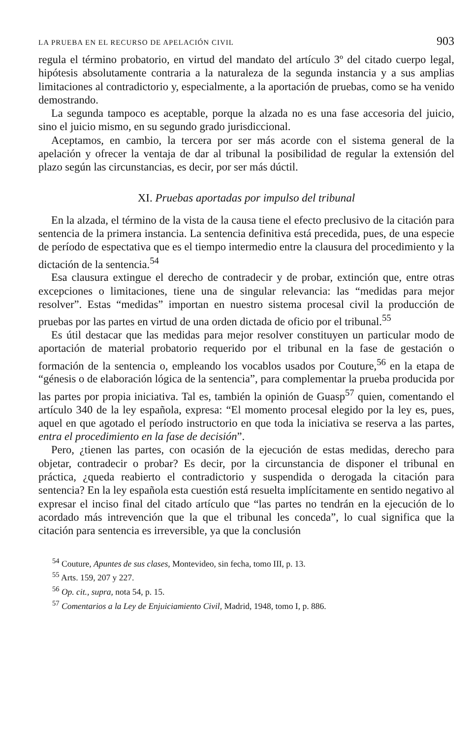LA PRUEBA EN EL RECURSO DE APELACIÓN CIVIL 903
regula el término probatorio, en virtud del mandato del artículo 3º del citado cuerpo legal, hipótesis absolutamente contraria a la naturaleza de la segunda instancia y a sus amplias limitaciones al contradictorio y, especialmente, a la aportación de pruebas, como se ha venido demostrando.
La segunda tampoco es aceptable, porque la alzada no es una fase accesoria del juicio, sino el juicio mismo, en su segundo grado jurisdiccional.
Aceptamos, en cambio, la tercera por ser más acorde con el sistema general de la apelación y ofrecer la ventaja de dar al tribunal la posibilidad de regular la extensión del plazo según las circunstancias, es decir, por ser más dúctil.
XI. Pruebas aportadas por impulso del tribunal
En la alzada, el término de la vista de la causa tiene el efecto preclusivo de la citación para sentencia de la primera instancia. La sentencia definitiva está precedida, pues, de una especie de período de espectativa que es el tiempo intermedio entre la clausura del procedimiento y la dictación de la sentencia.<sup>54</sup>
Esa clausura extingue el derecho de contradecir y de probar, extinción que, entre otras excepciones o limitaciones, tiene una de singular relevancia: las “medidas para mejor resolver”. Estas “medidas” importan en nuestro sistema procesal civil la producción de pruebas por las partes en virtud de una orden dictada de oficio por el tribunal.<sup>55</sup>
Es útil destacar que las medidas para mejor resolver constituyen un particular modo de aportación de material probatorio requerido por el tribunal en la fase de gestación o formación de la sentencia o, empleando los vocablos usados por Couture,<sup>56</sup> en la etapa de “génesis o de elaboración lógica de la sentencia”, para complementar la prueba producida por las partes por propia iniciativa. Tal es, también la opinión de Guasp<sup>57</sup> quien, comentando el artículo 340 de la ley española, expresa: “El momento procesal elegido por la ley es, pues, aquel en que agotado el período instructorio en que toda la iniciativa se reserva a las partes, entra el procedimiento en la fase de decisión”.
Pero, ¿tienen las partes, con ocasión de la ejecución de estas medidas, derecho para objetar, contradecir o probar? Es decir, por la circunstancia de disponer el tribunal en práctica, ¿queda reabierto el contradictorio y suspendida o derogada la citación para sentencia? En la ley española esta cuestión está resuelta implícitamente en sentido negativo al expresar el inciso final del citado artículo que “las partes no tendrán en la ejecución de lo acordado más intrevención que la que el tribunal les conceda”, lo cual significa que la citación para sentencia es irreversible, ya que la conclusión
<sup>54</sup> Couture, Apuntes de sus clases, Montevideo, sin fecha, tomo III, p. 13.
<sup>55</sup> Arts. 159, 207 y 227.
<sup>56</sup> Op. cit., supra, nota 54, p. 15.
<sup>57</sup> Comentarios a la Ley de Enjuiciamiento Civil, Madrid, 1948, tomo I, p. 886.